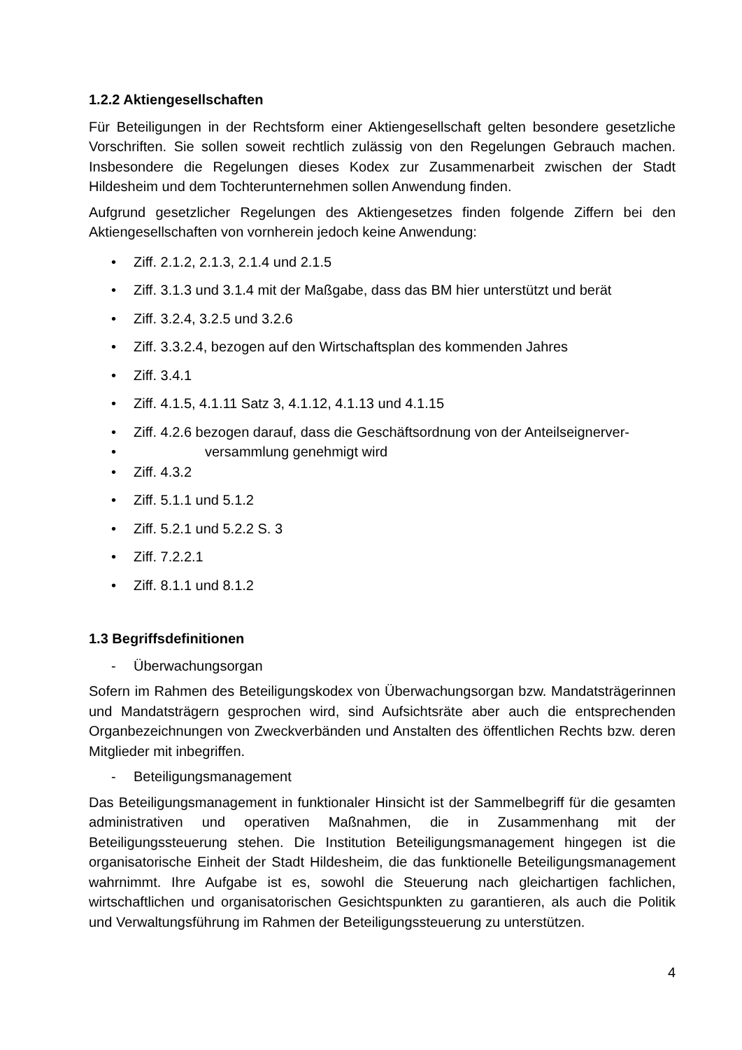1.2.2 Aktiengesellschaften
Für Beteiligungen in der Rechtsform einer Aktiengesellschaft gelten besondere gesetzliche Vorschriften. Sie sollen soweit rechtlich zulässig von den Regelungen Gebrauch machen. Insbesondere die Regelungen dieses Kodex zur Zusammenarbeit zwischen der Stadt Hildesheim und dem Tochterunternehmen sollen Anwendung finden.
Aufgrund gesetzlicher Regelungen des Aktiengesetzes finden folgende Ziffern bei den Aktiengesellschaften von vornherein jedoch keine Anwendung:
• Ziff. 2.1.2, 2.1.3, 2.1.4 und 2.1.5
• Ziff. 3.1.3 und 3.1.4 mit der Maßgabe, dass das BM hier unterstützt und berät
• Ziff. 3.2.4, 3.2.5 und 3.2.6
• Ziff. 3.3.2.4, bezogen auf den Wirtschaftsplan des kommenden Jahres
• Ziff. 3.4.1
• Ziff. 4.1.5, 4.1.11 Satz 3, 4.1.12, 4.1.13 und 4.1.15
• Ziff. 4.2.6 bezogen darauf, dass die Geschäftsordnung von der Anteilseignerver-
• versammlung genehmigt wird
• Ziff. 4.3.2
• Ziff. 5.1.1 und 5.1.2
• Ziff. 5.2.1 und 5.2.2 S. 3
• Ziff. 7.2.2.1
• Ziff. 8.1.1 und 8.1.2
1.3 Begriffsdefinitionen
- Überwachungsorgan
Sofern im Rahmen des Beteiligungskodex von Überwachungsorgan bzw. Mandatsträgerinnen und Mandatsträgern gesprochen wird, sind Aufsichtsräte aber auch die entsprechenden Organbezeichnungen von Zweckverbänden und Anstalten des öffentlichen Rechts bzw. deren Mitglieder mit inbegriffen.
- Beteiligungsmanagement
Das Beteiligungsmanagement in funktionaler Hinsicht ist der Sammelbegriff für die gesamten administrativen und operativen Maßnahmen, die in Zusammenhang mit der Beteiligungssteuerung stehen. Die Institution Beteiligungsmanagement hingegen ist die organisatorische Einheit der Stadt Hildesheim, die das funktionelle Beteiligungsmanagement wahrnimmt. Ihre Aufgabe ist es, sowohl die Steuerung nach gleichartigen fachlichen, wirtschaftlichen und organisatorischen Gesichtspunkten zu garantieren, als auch die Politik und Verwaltungsführung im Rahmen der Beteiligungssteuerung zu unterstützen.
4